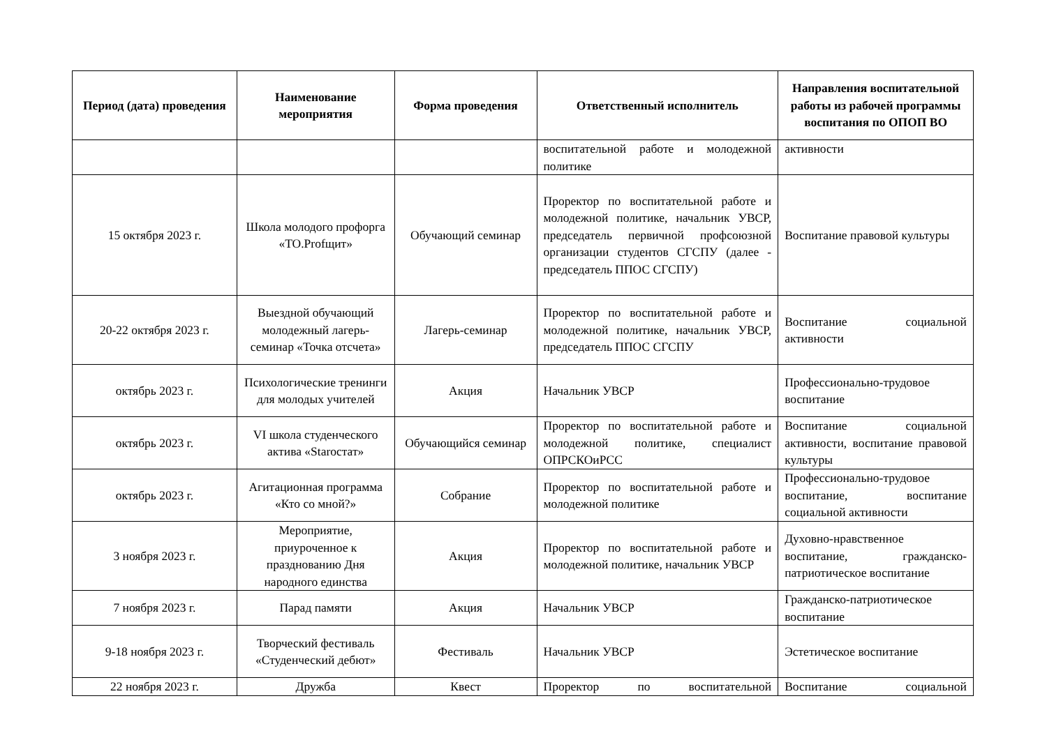| Период (дата) проведения | Наименование мероприятия | Форма проведения | Ответственный исполнитель | Направления воспитательной работы из рабочей программы воспитания по ОПОП ВО |
| --- | --- | --- | --- | --- |
| | | | воспитательной работе и молодежной политике | активности |
| 15 октября 2023 г. | Школа молодого профорга «TO.Profщит» | Обучающий семинар | Проректор по воспитательной работе и молодежной политике, начальник УВСР, председатель первичной профсоюзной организации студентов СГСПУ (далее - председатель ППОС СГСПУ) | Воспитание правовой культуры |
| 20-22 октября 2023 г. | Выездной обучающий молодежный лагерь-семинар «Точка отсчета» | Лагерь-семинар | Проректор по воспитательной работе и молодежной политике, начальник УВСР, председатель ППОС СГСПУ | Воспитание социальной активности |
| октябрь 2023 г. | Психологические тренинги для молодых учителей | Акция | Начальник УВСР | Профессионально-трудовое воспитание |
| октябрь 2023 г. | VI школа студенческого актива «Starocтат» | Обучающийся семинар | Проректор по воспитательной работе и молодежной политике, специалист ОПРСКОиРСС | Воспитание социальной активности, воспитание правовой культуры |
| октябрь 2023 г. | Агитационная программа «Кто со мной?» | Собрание | Проректор по воспитательной работе и молодежной политике | Профессионально-трудовое воспитание, воспитание социальной активности |
| 3 ноября 2023 г. | Мероприятие, приуроченное к празднованию Дня народного единства | Акция | Проректор по воспитательной работе и молодежной политике, начальник УВСР | Духовно-нравственное воспитание, гражданско-патриотическое воспитание |
| 7 ноября 2023 г. | Парад памяти | Акция | Начальник УВСР | Гражданско-патриотическое воспитание |
| 9-18 ноября 2023 г. | Творческий фестиваль «Студенческий дебют» | Фестиваль | Начальник УВСР | Эстетическое воспитание |
| 22 ноября 2023 г. | Дружба | Квест | Проректор по воспитательной | Воспитание социальной |